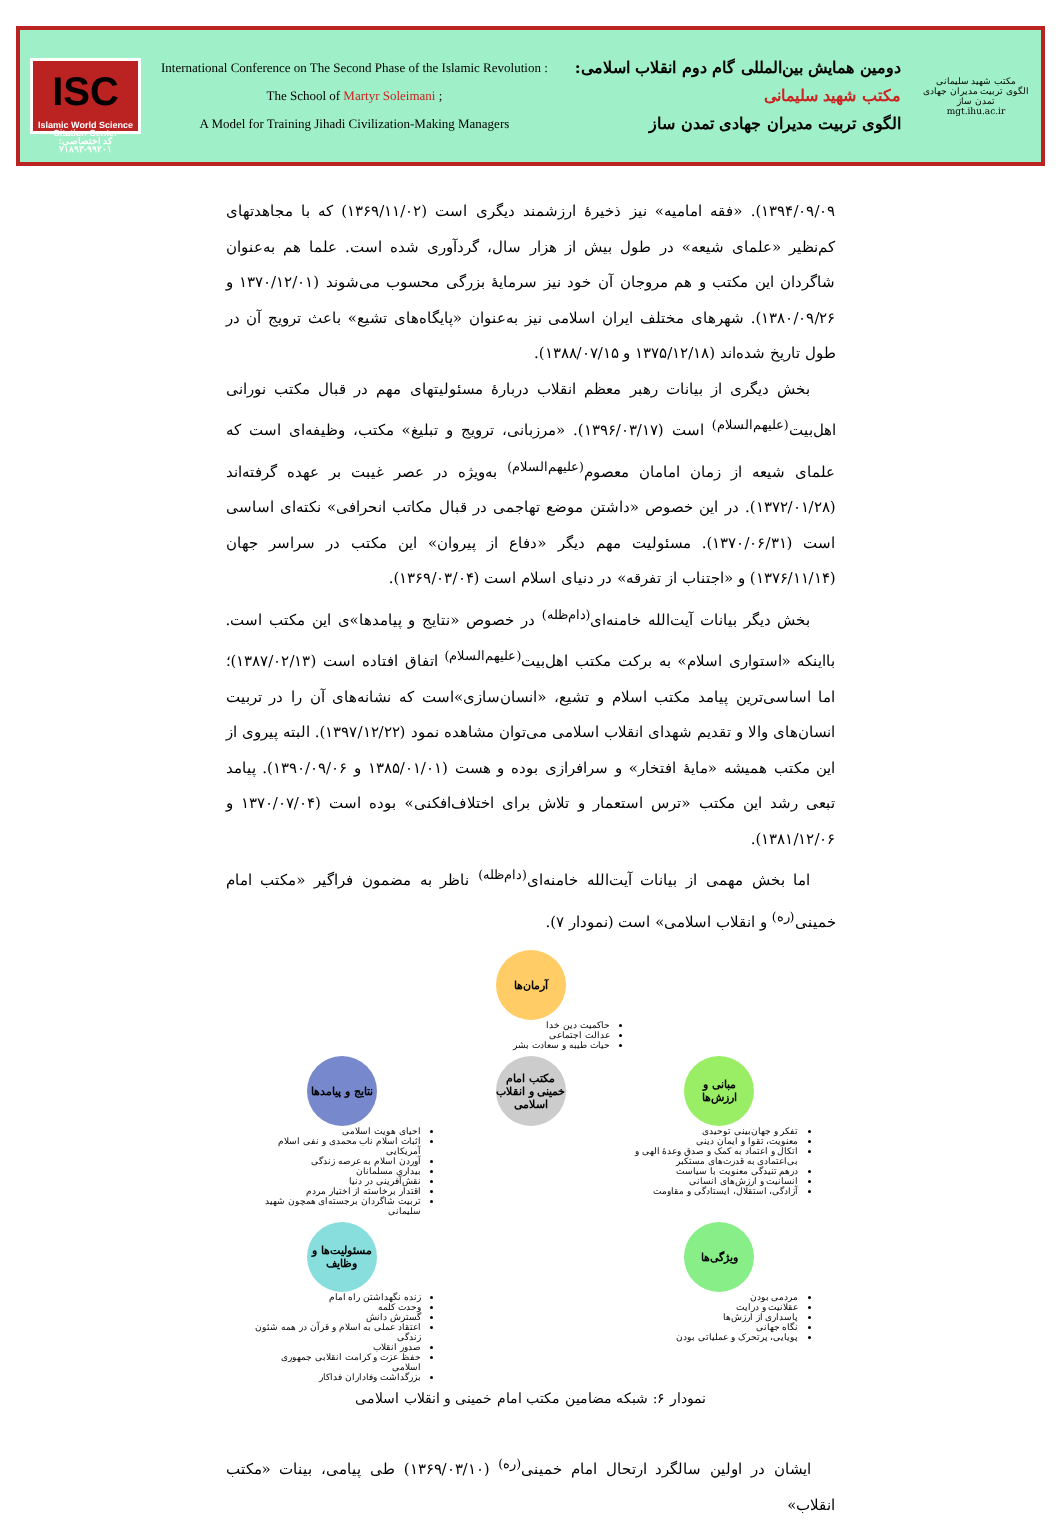ISC
Islamic World Science Citation Center
کد اختصاصی: ۹۹۲۰۱-۷۱۸۹۳
International Conference on The Second Phase of the Islamic Revolution :
The School of Martyr Soleimani ;
A Model for Training Jihadi Civilization-Making Managers
دومین همایش بین‌المللی گام دوم انقلاب اسلامی:
مکتب شهید سلیمانی
الگوی تربیت مدیران جهادی تمدن ساز
مکتب شهید سلیمانی
الگوی تربیت مدیران جهادی تمدن ساز
mgt.ihu.ac.ir
۱۳۹۴/۰۹/۰۹). «فقه امامیه» نیز ذخیرهٔ ارزشمند دیگری است (۱۳۶۹/۱۱/۰۲) که با مجاهدتهای کم‌نظیر «علمای شیعه» در طول بیش از هزار سال، گردآوری شده است. علما هم به‌عنوان شاگردان این مکتب و هم مروجان آن خود نیز سرمایهٔ بزرگی محسوب می‌شوند (۱۳۷۰/۱۲/۰۱ و ۱۳۸۰/۰۹/۲۶). شهرهای مختلف ایران اسلامی نیز به‌عنوان «پایگاه‌های تشیع» باعث ترویج آن در طول تاریخ شده‌اند (۱۳۷۵/۱۲/۱۸ و ۱۳۸۸/۰۷/۱۵).
بخش دیگری از بیانات رهبر معظم انقلاب دربارهٔ مسئولیتهای مهم در قبال مکتب نورانی اهل‌بیت<sup>(علیهم‌السلام)</sup> است (۱۳۹۶/۰۳/۱۷). «مرزبانی، ترویج و تبلیغ» مکتب، وظیفه‌ای است که علمای شیعه از زمان امامان معصوم<sup>(علیهم‌السلام)</sup> به‌ویژه در عصر غیبت بر عهده گرفته‌اند (۱۳۷۲/۰۱/۲۸). در این خصوص «داشتن موضع تهاجمی در قبال مکاتب انحرافی» نکته‌ای اساسی است (۱۳۷۰/۰۶/۳۱). مسئولیت مهم دیگر «دفاع از پیروان» این مکتب در سراسر جهان (۱۳۷۶/۱۱/۱۴) و «اجتناب از تفرقه» در دنیای اسلام است (۱۳۶۹/۰۳/۰۴).
بخش دیگر بیانات آیت‌الله خامنه‌ای<sup>(دام‌ظله)</sup> در خصوص «نتایج و پیامدها»ی این مکتب است. بااینکه «استواری اسلام» به برکت مکتب اهل‌بیت<sup>(علیهم‌السلام)</sup> اتفاق افتاده است (۱۳۸۷/۰۲/۱۳)؛ اما اساسی‌ترین پیامد مکتب اسلام و تشیع، «انسان‌سازی»است که نشانه‌های آن را در تربیت انسان‌های والا و تقدیم شهدای انقلاب اسلامی می‌توان مشاهده نمود (۱۳۹۷/۱۲/۲۲). البته پیروی از این مکتب همیشه «مایهٔ افتخار» و سرافرازی بوده و هست (۱۳۸۵/۰۱/۰۱ و ۱۳۹۰/۰۹/۰۶). پیامد تبعی رشد این مکتب «ترس استعمار و تلاش برای اختلاف‌افکنی» بوده است (۱۳۷۰/۰۷/۰۴ و ۱۳۸۱/۱۲/۰۶).
اما بخش مهمی از بیانات آیت‌الله خامنه‌ای<sup>(دام‌ظله)</sup> ناظر به مضمون فراگیر «مکتب امام خمینی<sup>(ره)</sup> و انقلاب اسلامی» است (نمودار ۷).
آرمان‌ها
حاکمیت دین خدا
عدالت اجتماعی
حیات طیبه و سعادت بشر
مبانی و ارزش‌ها
تفکر و جهان‌بینی توحیدی
معنویت، تقوا و ایمان دینی
اتکال و اعتماد به کمک و صدق وعدهٔ الهی و بی‌اعتمادی به قدرت‌های مستکبر
درهم تنیدگی معنویت با سیاست
انسانیت و ارزش‌های انسانی
آزادگی، استقلال، ایستادگی و مقاومت
مکتب امام خمینی و انقلاب اسلامی
نتایج و پیامدها
احیای هویت اسلامی
اثبات اسلام ناب محمدی و نفی اسلام آمریکایی
آوردن اسلام به عرصه زندگی
بیداری مسلمانان
نقش‌آفرینی در دنیا
اقتدار برخاسته از اختیار مردم
تربیت شاگردان برجسته‌ای همچون شهید سلیمانی
ویژگی‌ها
مردمی بودن
عقلانیت و درایت
پاسداری از ارزش‌ها
نگاه جهانی
پویایی، پرتحرک و عملیاتی بودن
مسئولیت‌ها و وظایف
زنده نگهداشتن راه امام
وحدت کلمه
گسترش دانش
اعتقاد عملی به اسلام و قرآن در همه شئون زندگی
صدور انقلاب
حفظ عزت و کرامت انقلابی جمهوری اسلامی
بزرگداشت وفاداران فداکار
نمودار ۶: شبکه مضامین مکتب امام خمینی و انقلاب اسلامی
ایشان در اولین سالگرد ارتحال امام خمینی<sup>(ره)</sup> (۱۳۶۹/۰۳/۱۰) طی پیامی، بینات «مکتب انقلاب»